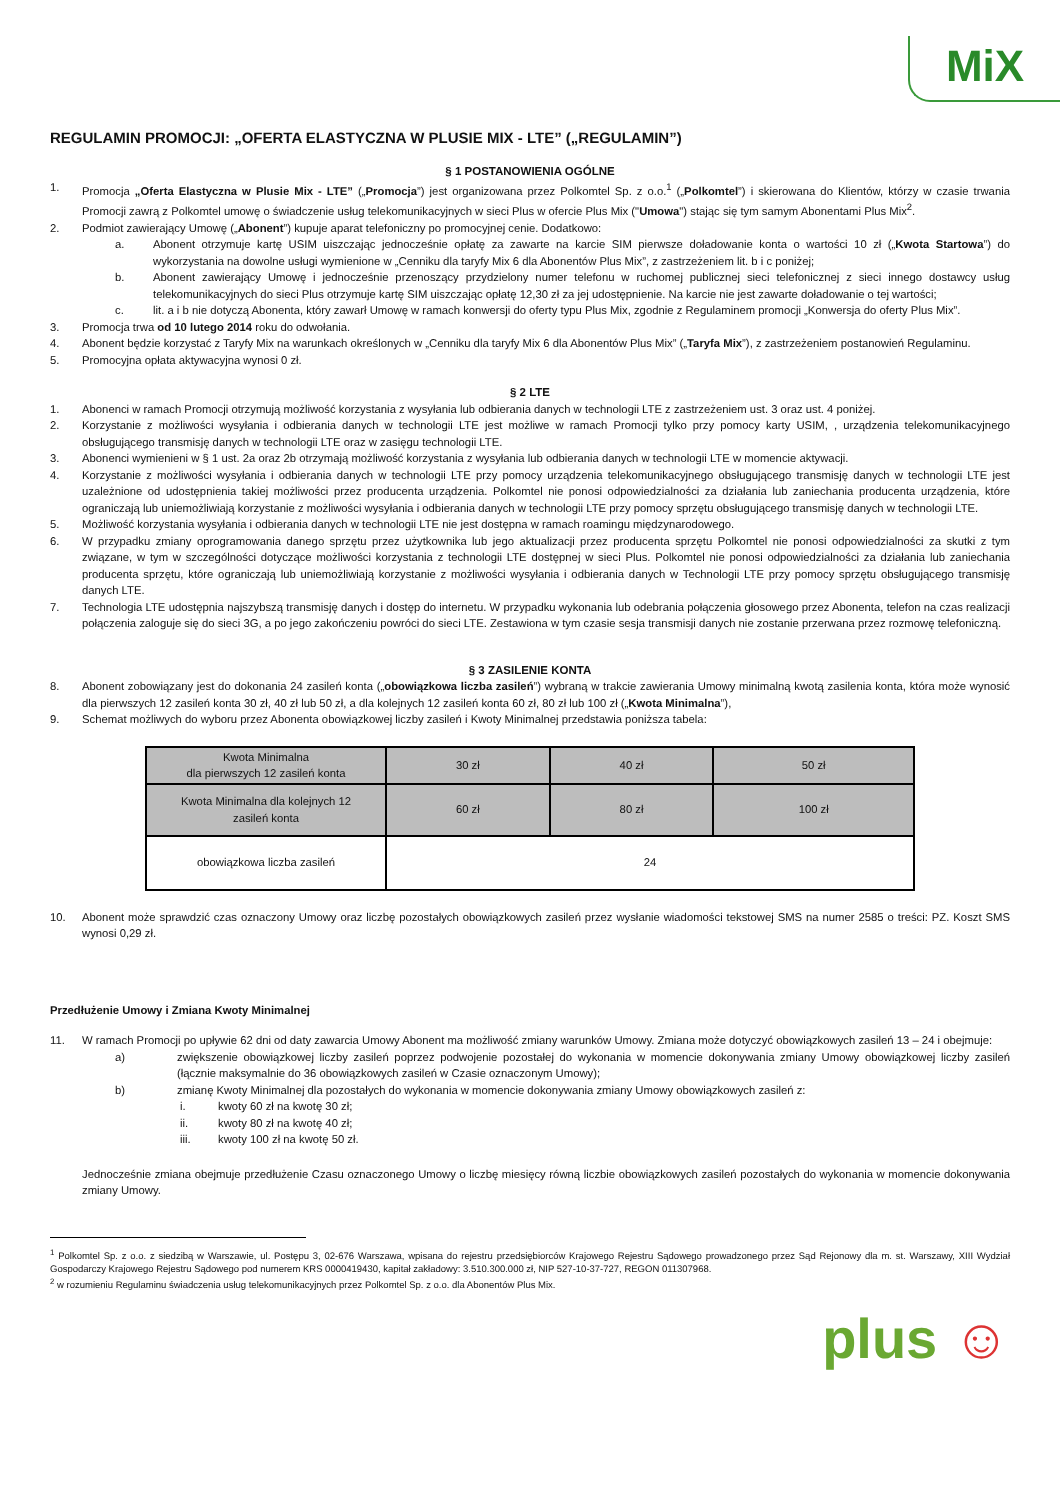MiX
REGULAMIN PROMOCJI: „OFERTA ELASTYCZNA W PLUSIE MIX - LTE” („REGULAMIN”)
§ 1 POSTANOWIENIA OGÓLNE
1. Promocja „Oferta Elastyczna w Plusie Mix - LTE” („Promocja”) jest organizowana przez Polkomtel Sp. z o.o.<sup>1</sup> („Polkomtel”) i skierowana do Klientów, którzy w czasie trwania Promocji zawrą z Polkomtel umowę o świadczenie usług telekomunikacyjnych w sieci Plus w ofercie Plus Mix ("Umowa") stając się tym samym Abonentami Plus Mix<sup>2</sup>.
2. Podmiot zawierający Umowę („Abonent”) kupuje aparat telefoniczny po promocyjnej cenie. Dodatkowo:
a. Abonent otrzymuje kartę USIM uiszczając jednocześnie opłatę za zawarte na karcie SIM pierwsze doładowanie konta o wartości 10 zł („Kwota Startowa”) do wykorzystania na dowolne usługi wymienione w „Cenniku dla taryfy Mix 6 dla Abonentów Plus Mix”, z zastrzeżeniem lit. b i c poniżej;
b. Abonent zawierający Umowę i jednocześnie przenoszący przydzielony numer telefonu w ruchomej publicznej sieci telefonicznej z sieci innego dostawcy usług telekomunikacyjnych do sieci Plus otrzymuje kartę SIM uiszczając opłatę 12,30 zł za jej udostępnienie. Na karcie nie jest zawarte doładowanie o tej wartości;
c. lit. a i b nie dotyczą Abonenta, który zawarł Umowę w ramach konwersji do oferty typu Plus Mix, zgodnie z Regulaminem promocji „Konwersja do oferty Plus Mix”.
3. Promocja trwa od 10 lutego 2014 roku do odwołania.
4. Abonent będzie korzystać z Taryfy Mix na warunkach określonych w „Cenniku dla taryfy Mix 6 dla Abonentów Plus Mix” („Taryfa Mix”), z zastrzeżeniem postanowień Regulaminu.
5. Promocyjna opłata aktywacyjna wynosi 0 zł.
§ 2 LTE
1. Abonenci w ramach Promocji otrzymują możliwość korzystania z wysyłania lub odbierania danych w technologii LTE z zastrzeżeniem ust. 3 oraz ust. 4 poniżej.
2. Korzystanie z możliwości wysyłania i odbierania danych w technologii LTE jest możliwe w ramach Promocji tylko przy pomocy karty USIM, , urządzenia telekomunikacyjnego obsługującego transmisję danych w technologii LTE oraz w zasięgu technologii LTE.
3. Abonenci wymienieni w § 1 ust. 2a oraz 2b otrzymają możliwość korzystania z wysyłania lub odbierania danych w technologii LTE w momencie aktywacji.
4. Korzystanie z możliwości wysyłania i odbierania danych w technologii LTE przy pomocy urządzenia telekomunikacyjnego obsługującego transmisję danych w technologii LTE jest uzależnione od udostępnienia takiej możliwości przez producenta urządzenia. Polkomtel nie ponosi odpowiedzialności za działania lub zaniechania producenta urządzenia, które ograniczają lub uniemożliwiają korzystanie z możliwości wysyłania i odbierania danych w technologii LTE przy pomocy sprzętu obsługującego transmisję danych w technologii LTE.
5. Możliwość korzystania wysyłania i odbierania danych w technologii LTE nie jest dostępna w ramach roamingu międzynarodowego.
6. W przypadku zmiany oprogramowania danego sprzętu przez użytkownika lub jego aktualizacji przez producenta sprzętu Polkomtel nie ponosi odpowiedzialności za skutki z tym związane, w tym w szczególności dotyczące możliwości korzystania z technologii LTE dostępnej w sieci Plus. Polkomtel nie ponosi odpowiedzialności za działania lub zaniechania producenta sprzętu, które ograniczają lub uniemożliwiają korzystanie z możliwości wysyłania i odbierania danych w Technologii LTE przy pomocy sprzętu obsługującego transmisję danych LTE.
7. Technologia LTE udostępnia najszybszą transmisję danych i dostęp do internetu. W przypadku wykonania lub odebrania połączenia głosowego przez Abonenta, telefon na czas realizacji połączenia zaloguje się do sieci 3G, a po jego zakończeniu powróci do sieci LTE. Zestawiona w tym czasie sesja transmisji danych nie zostanie przerwana przez rozmowę telefoniczną.
§ 3 ZASILENIE KONTA
8. Abonent zobowiązany jest do dokonania 24 zasileń konta („obowiązkowa liczba zasileń”) wybraną w trakcie zawierania Umowy minimalną kwotą zasilenia konta, która może wynosić dla pierwszych 12 zasileń konta 30 zł, 40 zł lub 50 zł, a dla kolejnych 12 zasileń konta 60 zł, 80 zł lub 100 zł („Kwota Minimalna”),
9. Schemat możliwych do wyboru przez Abonenta obowiązkowej liczby zasileń i Kwoty Minimalnej przedstawia poniższa tabela:
| Kwota Minimalna dla pierwszych 12 zasileń konta | 30 zł | 40 zł | 50 zł |
| Kwota Minimalna dla kolejnych 12 zasileń konta | 60 zł | 80 zł | 100 zł |
| obowiązkowa liczba zasileń | 24 | | |
10. Abonent może sprawdzić czas oznaczony Umowy oraz liczbę pozostałych obowiązkowych zasileń przez wysłanie wiadomości tekstowej SMS na numer 2585 o treści: PZ. Koszt SMS wynosi 0,29 zł.
Przedłużenie Umowy i Zmiana Kwoty Minimalnej
11. W ramach Promocji po upływie 62 dni od daty zawarcia Umowy Abonent ma możliwość zmiany warunków Umowy. Zmiana może dotyczyć obowiązkowych zasileń 13 – 24 i obejmuje:
a) zwiększenie obowiązkowej liczby zasileń poprzez podwojenie pozostałej do wykonania w momencie dokonywania zmiany Umowy obowiązkowej liczby zasileń (łącznie maksymalnie do 36 obowiązkowych zasileń w Czasie oznaczonym Umowy);
b) zmianę Kwoty Minimalnej dla pozostałych do wykonania w momencie dokonywania zmiany Umowy obowiązkowych zasileń z:
i. kwoty 60 zł na kwotę 30 zł;
ii. kwoty 80 zł na kwotę 40 zł;
iii. kwoty 100 zł na kwotę 50 zł.
Jednocześnie zmiana obejmuje przedłużenie Czasu oznaczonego Umowy o liczbę miesięcy równą liczbie obowiązkowych zasileń pozostałych do wykonania w momencie dokonywania zmiany Umowy.
<sup>1</sup> Polkomtel Sp. z o.o. z siedzibą w Warszawie, ul. Postępu 3, 02-676 Warszawa, wpisana do rejestru przedsiębiorców Krajowego Rejestru Sądowego prowadzonego przez Sąd Rejonowy dla m. st. Warszawy, XIII Wydział Gospodarczy Krajowego Rejestru Sądowego pod numerem KRS 0000419430, kapitał zakładowy: 3.510.300.000 zł, NIP 527-10-37-727, REGON 011307968.
<sup>2</sup> w rozumieniu Regulaminu świadczenia usług telekomunikacyjnych przez Polkomtel Sp. z o.o. dla Abonentów Plus Mix.
plus ☺